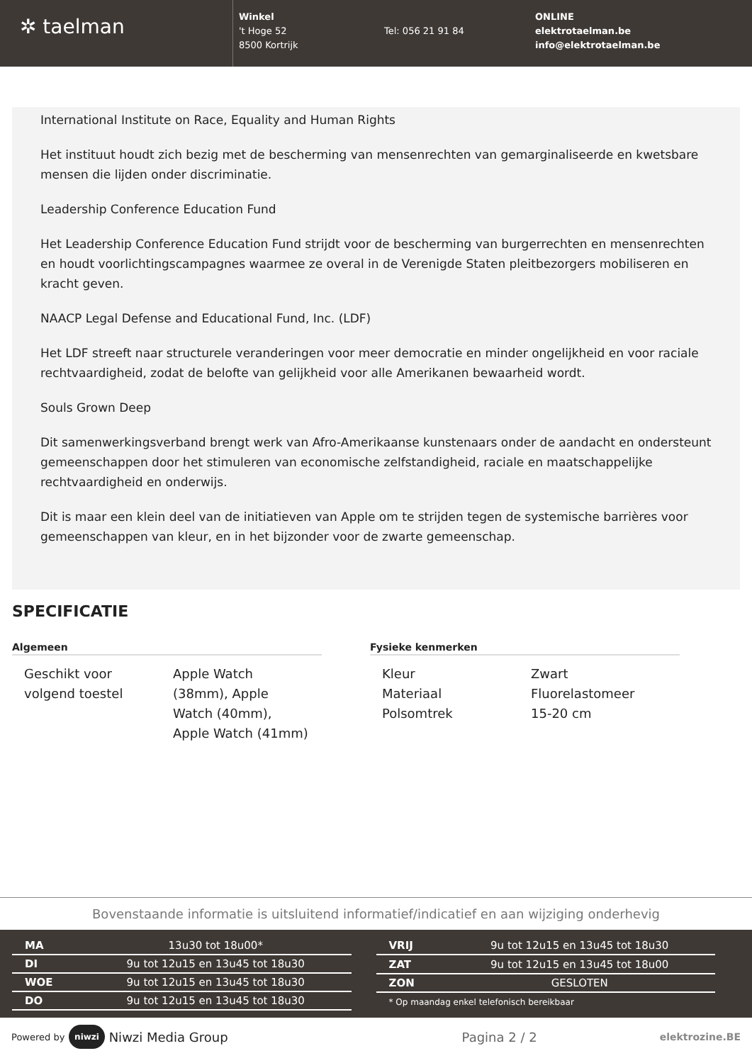✲ taelman
Winkel
't Hoge 52
8500 Kortrijk
Tel: 056 21 91 84 ONLINE
elektrotaelman.be
info@elektrotaelman.be
International Institute on Race, Equality and Human Rights
Het instituut houdt zich bezig met de bescherming van mensenrechten van gemarginaliseerde en kwetsbare mensen die lijden onder discriminatie.
Leadership Conference Education Fund
Het Leadership Conference Education Fund strijdt voor de bescherming van burgerrechten en mensenrechten en houdt voorlichtingscampagnes waarmee ze overal in de Verenigde Staten pleitbezorgers mobiliseren en kracht geven.
NAACP Legal Defense and Educational Fund, Inc. (LDF)
Het LDF streeft naar structurele veranderingen voor meer democratie en minder ongelijkheid en voor raciale rechtvaardigheid, zodat de belofte van gelijkheid voor alle Amerikanen bewaarheid wordt.
Souls Grown Deep
Dit samenwerkingsverband brengt werk van Afro-Amerikaanse kunstenaars onder de aandacht en ondersteunt gemeenschappen door het stimuleren van economische zelfstandigheid, raciale en maatschappelijke rechtvaardigheid en onderwijs.
Dit is maar een klein deel van de initiatieven van Apple om te strijden tegen de systemische barrières voor gemeenschappen van kleur, en in het bijzonder voor de zwarte gemeenschap.
SPECIFICATIE
Algemeen
| Geschikt voor volgend toestel | Apple Watch (38mm), Apple Watch (40mm), Apple Watch (41mm) |
Fysieke kenmerken
| Kleur | Zwart |
| Materiaal | Fluorelastomeer |
| Polsomtrek | 15-20 cm |
Bovenstaande informatie is uitsluitend informatief/indicatief en aan wijziging onderhevig
| MA | 13u30 tot 18u00* |
| DI | 9u tot 12u15 en 13u45 tot 18u30 |
| WOE | 9u tot 12u15 en 13u45 tot 18u30 |
| DO | 9u tot 12u15 en 13u45 tot 18u30 |
| VRIJ | 9u tot 12u15 en 13u45 tot 18u30 |
| ZAT | 9u tot 12u15 en 13u45 tot 18u00 |
| ZON | GESLOTEN |
| * Op maandag enkel telefonisch bereikbaar | |
Powered by niwzi Niwzi Media Group Pagina 2 / 2 elektrozine.BE